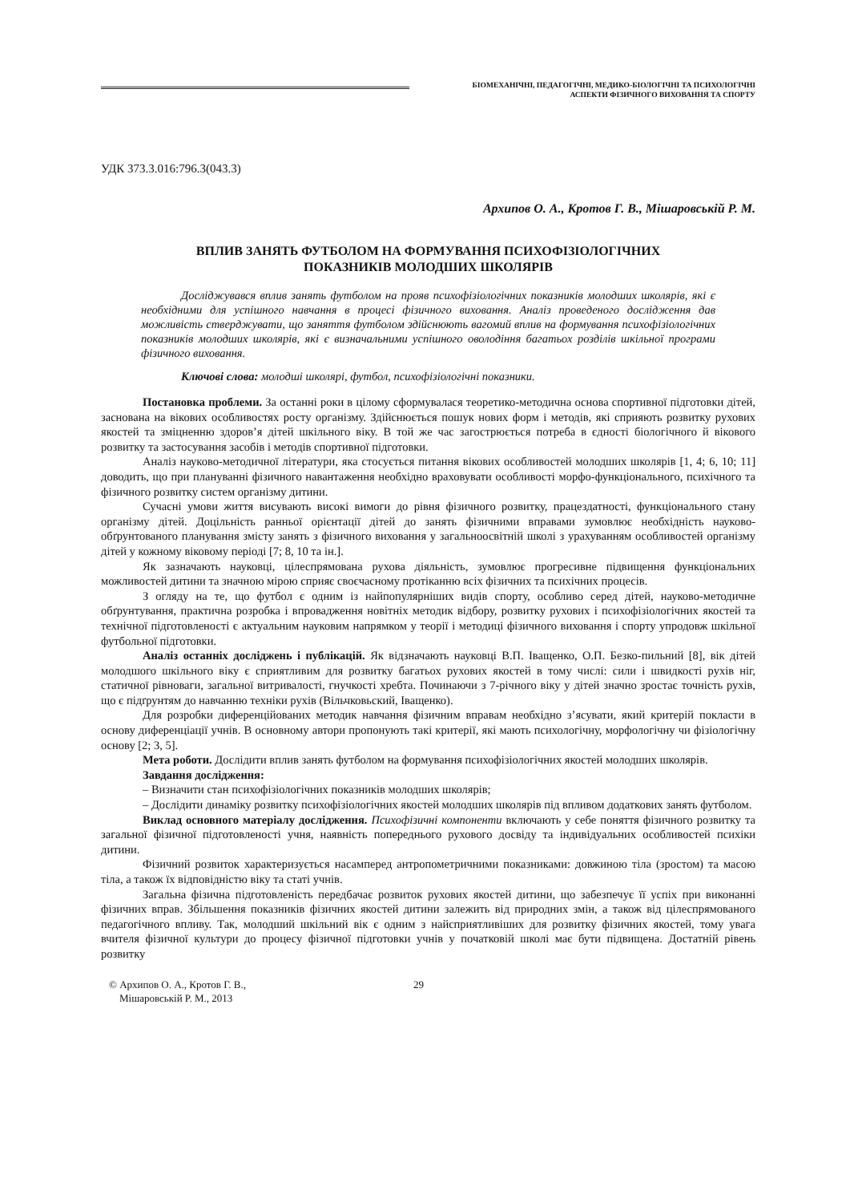БІОМЕХАНІЧНІ, ПЕДАГОГІЧНІ, МЕДИКО-БІОЛОГІЧНІ ТА ПСИХОЛОГІЧНІ
АСПЕКТИ ФІЗИЧНОГО ВИХОВАННЯ ТА СПОРТУ
УДК 373.3.016:796.3(043.3)
Архипов О. А., Кротов Г. В., Мішаровськiй Р. М.
ВПЛИВ ЗАНЯТЬ ФУТБОЛОМ НА ФОРМУВАННЯ ПСИХОФІЗІОЛОГІЧНИХ
ПОКАЗНИКІВ МОЛОДШИХ ШКОЛЯРІВ
Досліджувався вплив занять футболом на прояв психофізіологічних показників молодших школярів, які є необхідними для успішного навчання в процесі фізичного виховання. Аналіз проведеного дослідження дав можливість стверджувати, що заняття футболом здійснюють вагомий вплив на формування психофізіологічних показників молодших школярів, які є визначальними успішного оволодіння багатьох розділів шкільної програми фізичного виховання.
Ключові слова: молодші школярі, футбол, психофізіологічні показники.
Постановка проблеми. За останні роки в цілому сформувалася теоретико-методична основа спортивної підготовки дітей, заснована на вікових особливостях росту організму. Здійснюється пошук нових форм і методів, які сприяють розвитку рухових якостей та зміцненню здоров’я дітей шкільного віку. В той же час загострюється потреба в єдності біологічного й вікового розвитку та застосування засобів і методів спортивної підготовки.
Аналіз науково-методичної літератури, яка стосується питання вікових особливостей молодших школярів [1, 4; 6, 10; 11] доводить, що при плануванні фізичного навантаження необхідно враховувати особливості морфо-функціонального, психічного та фізичного розвитку систем організму дитини.
Сучасні умови життя висувають високі вимоги до рівня фізичного розвитку, працездатності, функціонального стану організму дітей. Доцільність ранньої орієнтації дітей до занять фізичними вправами зумовлює необхідність науково-обґрунтованого планування змісту занять з фізичного виховання у загальноосвітній школі з урахуванням особливостей організму дітей у кожному віковому періоді [7; 8, 10 та ін.].
Як зазначають науковці, цілеспрямована рухова діяльність, зумовлює прогресивне підвищення функціональних можливостей дитини та значною мірою сприяє своєчасному протіканню всіх фізичних та психічних процесів.
З огляду на те, що футбол є одним із найпопулярніших видів спорту, особливо серед дітей, науково-методичне обґрунтування, практична розробка і впровадження новітніх методик відбору, розвитку рухових і психофізіологічних якостей та технічної підготовленості є актуальним науковим напрямком у теорії і методиці фізичного виховання і спорту упродовж шкільної футбольної підготовки.
Аналіз останніх досліджень і публікацій. Як відзначають науковці В.П. Іващенко, О.П. Безко-пильний [8], вік дітей молодшого шкільного віку є сприятливим для розвитку багатьох рухових якостей в тому числі: сили і швидкості рухів ніг, статичної рівноваги, загальної витривалості, гнучкості хребта. Починаючи з 7-річного віку у дітей значно зростає точність рухів, що є підґрунтям до навчанню техніки рухів (Вільчковьский, Іващенко).
Для розробки диференційованих методик навчання фізичним вправам необхідно з’ясувати, який критерій покласти в основу диференціації учнів. В основному автори пропонують такі критерії, які мають психологічну, морфологічну чи фізіологічну основу [2; 3, 5].
Мета роботи. Дослідити вплив занять футболом на формування психофізіологічних якостей молодших школярів.
Завдання дослідження:
– Визначити стан психофізіологічних показників молодших школярів;
– Дослідити динаміку розвитку психофізіологічних якостей молодших школярів під впливом додаткових занять футболом.
Виклад основного матеріалу дослідження. Психофізичні компоненти включають у себе поняття фізичного розвитку та загальної фізичної підготовленості учня, наявність попереднього рухового досвіду та індивідуальних особливостей психіки дитини.
Фізичний розвиток характеризується насамперед антропометричними показниками: довжиною тіла (зростом) та масою тіла, а також їх відповідністю віку та статі учнів.
Загальна фізична підготовленість передбачає розвиток рухових якостей дитини, що забезпечує її успіх при виконанні фізичних вправ. Збільшення показників фізичних якостей дитини залежить від природних змін, а також від цілеспрямованого педагогічного впливу. Так, молодший шкільний вік є одним з найсприятливіших для розвитку фізичних якостей, тому увага вчителя фізичної культури до процесу фізичної підготовки учнів у початковій школі має бути підвищена. Достатній рівень розвитку
© Архипов О. А., Кротов Г. В.,
Мішаровськiй Р. М., 2013
29